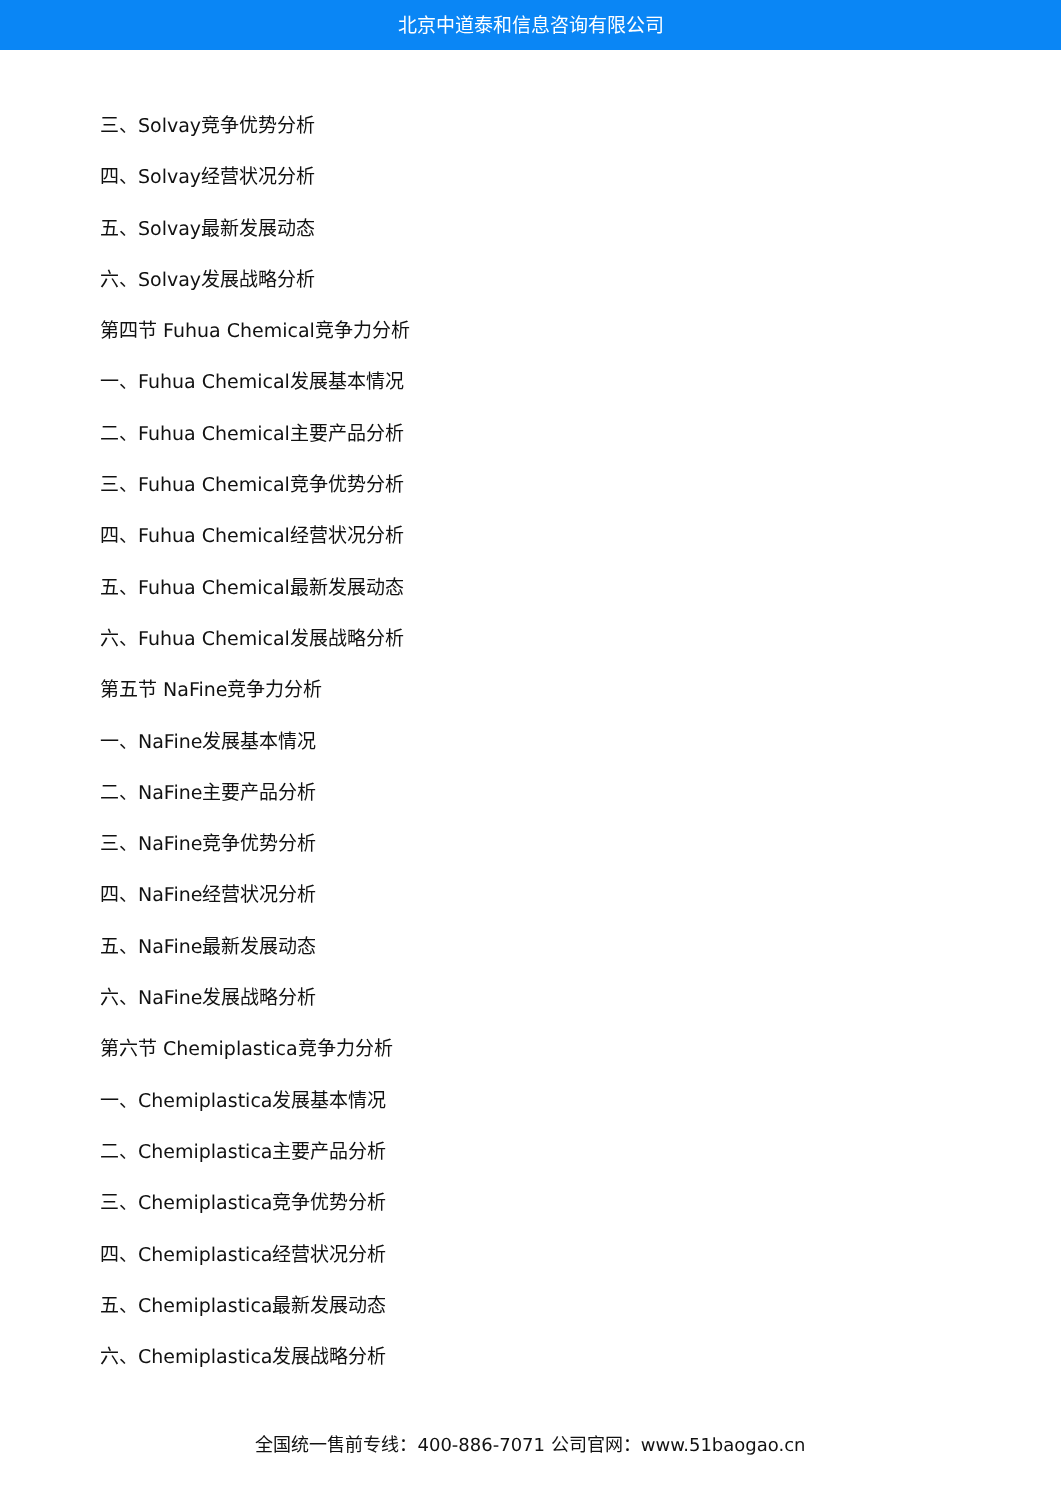北京中道泰和信息咨询有限公司
三、Solvay竞争优势分析
四、Solvay经营状况分析
五、Solvay最新发展动态
六、Solvay发展战略分析
第四节 Fuhua Chemical竞争力分析
一、Fuhua Chemical发展基本情况
二、Fuhua Chemical主要产品分析
三、Fuhua Chemical竞争优势分析
四、Fuhua Chemical经营状况分析
五、Fuhua Chemical最新发展动态
六、Fuhua Chemical发展战略分析
第五节 NaFine竞争力分析
一、NaFine发展基本情况
二、NaFine主要产品分析
三、NaFine竞争优势分析
四、NaFine经营状况分析
五、NaFine最新发展动态
六、NaFine发展战略分析
第六节 Chemiplastica竞争力分析
一、Chemiplastica发展基本情况
二、Chemiplastica主要产品分析
三、Chemiplastica竞争优势分析
四、Chemiplastica经营状况分析
五、Chemiplastica最新发展动态
六、Chemiplastica发展战略分析
全国统一售前专线：400-886-7071 公司官网：www.51baogao.cn